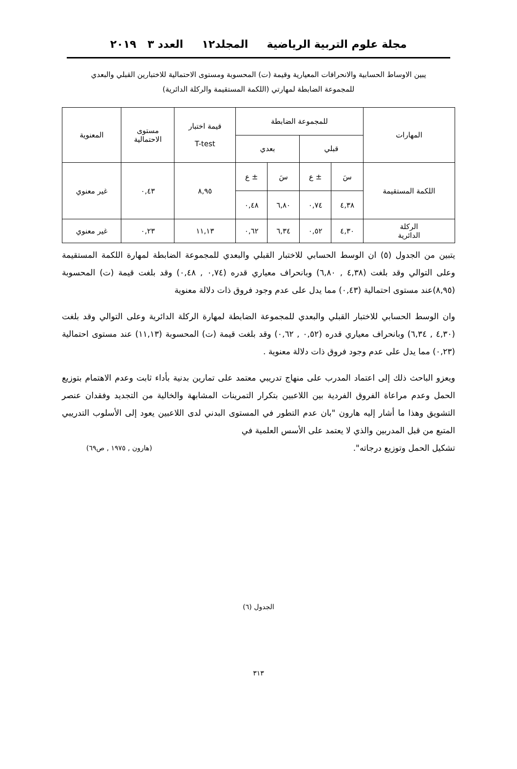مجلة علوم التربية الرياضية المجلد١٢ العدد ٣ ٢٠١٩
يبين الاوساط الحسابية والانحرافات المعيارية وقيمة (ت) المحسوبة ومستوى الاحتمالية للاختبارين القبلي والبعدي
للمجموعة الضابطة لمهارتي (اللكمة المستقيمة والركلة الدائرية)
| المهارات | للمجموعة الضابطة | | | | قيمة اختبار T-test | مستوى الاحتمالية | المعنوية |
| --- | --- | --- | --- | --- | --- | --- | --- |
| | قبلي | | بعدي | | | | |
| اللكمة المستقيمة | سَ | ± ع | سَ | ± ع | ٨,٩٥ | ٠,٤٣ | غير معنوي |
| | ٤,٣٨ | ٠,٧٤ | ٦,٨٠ | ٠,٤٨ | | | |
| الركلة الدائرية | ٤,٣٠ | ٠,٥٢ | ٦,٣٤ | ٠,٦٢ | ١١,١٣ | ٠,٢٣ | غير معنوي |
يتبين من الجدول (٥) ان الوسط الحسابي للاختبار القبلي والبعدي للمجموعة الضابطة لمهارة اللكمة المستقيمة وعلى التوالي وقد بلغت (٤,٣٨ , ٦,٨٠) وبانحراف معياري قدره (٠,٧٤ , ٠,٤٨) وقد بلغت قيمة (ت) المحسوبة (٨,٩٥)عند مستوى احتمالية (٠,٤٣) مما يدل على عدم وجود فروق ذات دلالة معنوية
وان الوسط الحسابي للاختبار القبلي والبعدي للمجموعة الضابطة لمهارة الركلة الدائرية وعلى التوالي وقد بلغت (٤,٣٠ , ٦,٣٤) وبانحراف معياري قدره (٠,٥٢ , ٠,٦٢) وقد بلغت قيمة (ت) المحسوبة (١١,١٣) عند مستوى احتمالية (٠,٢٣) مما يدل على عدم وجود فروق ذات دلالة معنوية .
ويعزو الباحث ذلك إلى اعتماد المدرب على منهاج تدريبي معتمد على تمارين بدنية بأداء ثابت وعدم الاهتمام بتوزيع الحمل وعدم مراعاة الفروق الفردية بين اللاعبين بتكرار التمرينات المشابهة والخالية من التجديد وفقدان عنصر التشويق وهذا ما أشار إليه هارون "بان عدم التطور في المستوى البدني لدى اللاعبين يعود إلى الأسلوب التدريبي المتبع من قبل المدربين والذي لا يعتمد على الأسس العلمية في
تشكيل الحمل وتوزيع درجاته". (هارون , ١٩٧٥ , ص٦٩)
الجدول (٦)
٣١٣